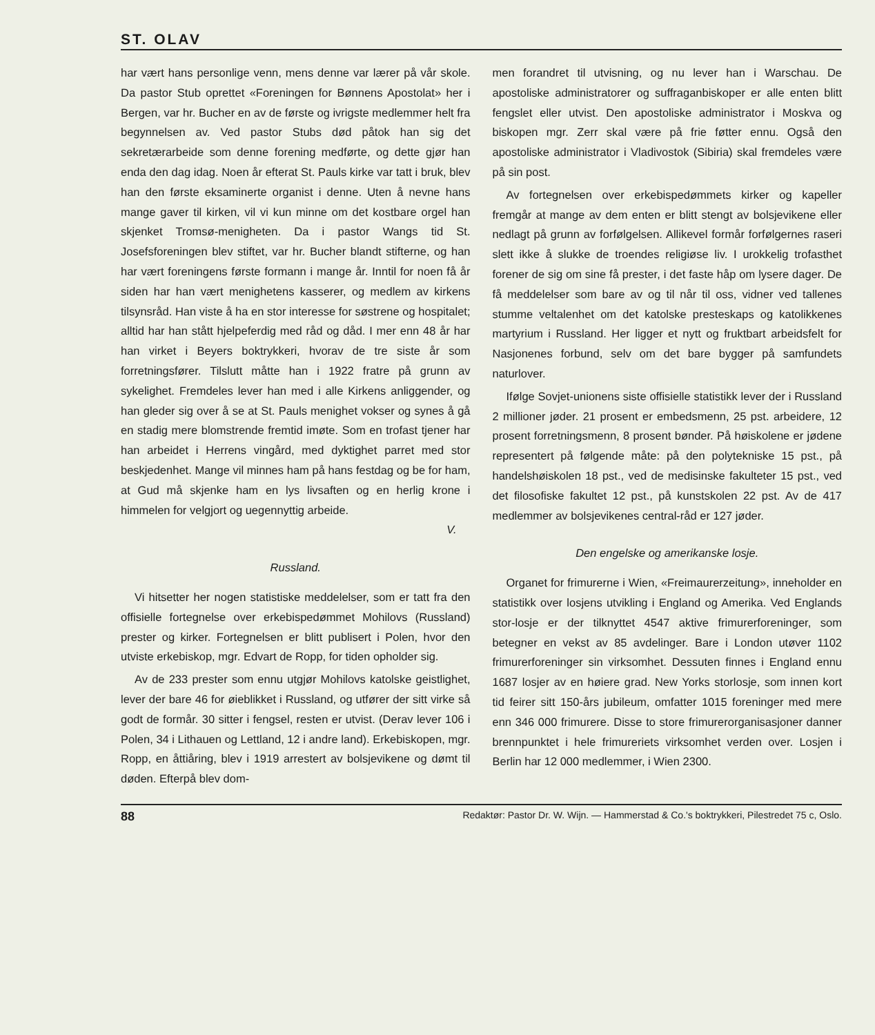ST. OLAV
har vært hans personlige venn, mens denne var lærer på vår skole. Da pastor Stub oprettet «Foreningen for Bønnens Apostolat» her i Bergen, var hr. Bucher en av de første og ivrigste medlemmer helt fra begynnelsen av. Ved pastor Stubs død påtok han sig det sekretærarbeide som denne forening medførte, og dette gjør han enda den dag idag. Noen år efterat St. Pauls kirke var tatt i bruk, blev han den første eksaminerte organist i denne. Uten å nevne hans mange gaver til kirken, vil vi kun minne om det kostbare orgel han skjenket Tromsø-menigheten. Da i pastor Wangs tid St. Josefsforeningen blev stiftet, var hr. Bucher blandt stifterne, og han har vært foreningens første formann i mange år. Inntil for noen få år siden har han vært menighetens kasserer, og medlem av kirkens tilsynsråd. Han viste å ha en stor interesse for søstrene og hospitalet; alltid har han stått hjelpeferdig med råd og dåd. I mer enn 48 år har han virket i Beyers boktrykkeri, hvorav de tre siste år som forretningsfører. Tilslutt måtte han i 1922 fratre på grunn av sykelighet. Fremdeles lever han med i alle Kirkens anliggender, og han gleder sig over å se at St. Pauls menighet vokser og synes å gå en stadig mere blomstrende fremtid imøte. Som en trofast tjener har han arbeidet i Herrens vingård, med dyktighet parret med stor beskjedenhet. Mange vil minnes ham på hans festdag og be for ham, at Gud må skjenke ham en lys livsaften og en herlig krone i himmelen for velgjort og uegennyttig arbeide.
V.
Russland.
Vi hitsetter her nogen statistiske meddelelser, som er tatt fra den offisielle fortegnelse over erkebispedømmet Mohilovs (Russland) prester og kirker. Fortegnelsen er blitt publisert i Polen, hvor den utviste erkebiskop, mgr. Edvart de Ropp, for tiden opholder sig.
Av de 233 prester som ennu utgjør Mohilovs katolske geistlighet, lever der bare 46 for øieblikket i Russland, og utfører der sitt virke så godt de formår. 30 sitter i fengsel, resten er utvist. (Derav lever 106 i Polen, 34 i Lithauen og Lettland, 12 i andre land). Erkebiskopen, mgr. Ropp, en åttiåring, blev i 1919 arrestert av bolsjevikene og dømt til døden. Efterpå blev dom-
men forandret til utvisning, og nu lever han i Warschau. De apostoliske administratorer og suffraganbiskoper er alle enten blitt fengslet eller utvist. Den apostoliske administrator i Moskva og biskopen mgr. Zerr skal være på frie føtter ennu. Også den apostoliske administrator i Vladivostok (Sibiria) skal fremdeles være på sin post.
Av fortegnelsen over erkebispedømmets kirker og kapeller fremgår at mange av dem enten er blitt stengt av bolsjevikene eller nedlagt på grunn av forfølgelsen. Allikevel formår forfølgernes raseri slett ikke å slukke de troendes religiøse liv. I urokkelig trofasthet forener de sig om sine få prester, i det faste håp om lysere dager. De få meddelelser som bare av og til når til oss, vidner ved tallenes stumme veltalenhet om det katolske presteskaps og katolikkenes martyrium i Russland. Her ligger et nytt og fruktbart arbeidsfelt for Nasjonenes forbund, selv om det bare bygger på samfundets naturlover.
Ifølge Sovjet-unionens siste offisielle statistikk lever der i Russland 2 millioner jøder. 21 prosent er embedsmenn, 25 pst. arbeidere, 12 prosent forretningsmenn, 8 prosent bønder. På høiskolene er jødene representert på følgende måte: på den polytekniske 15 pst., på handelshøiskolen 18 pst., ved de medisinske fakulteter 15 pst., ved det filosofiske fakultet 12 pst., på kunstskolen 22 pst. Av de 417 medlemmer av bolsjevikenes central-råd er 127 jøder.
Den engelske og amerikanske losje.
Organet for frimurerne i Wien, «Freimaurerzeitung», inneholder en statistikk over losjens utvikling i England og Amerika. Ved Englands stor-losje er der tilknyttet 4547 aktive frimurerforeninger, som betegner en vekst av 85 avdelinger. Bare i London utøver 1102 frimurerforeninger sin virksomhet. Dessuten finnes i England ennu 1687 losjer av en høiere grad. New Yorks storlosje, som innen kort tid feirer sitt 150-års jubileum, omfatter 1015 foreninger med mere enn 346 000 frimurere. Disse to store frimurerorganisasjoner danner brennpunktet i hele frimureriets virksomhet verden over. Losjen i Berlin har 12 000 medlemmer, i Wien 2300.
88 Redaktør: Pastor Dr. W. Wijn. — Hammerstad & Co.'s boktrykkeri, Pilestredet 75 c, Oslo.